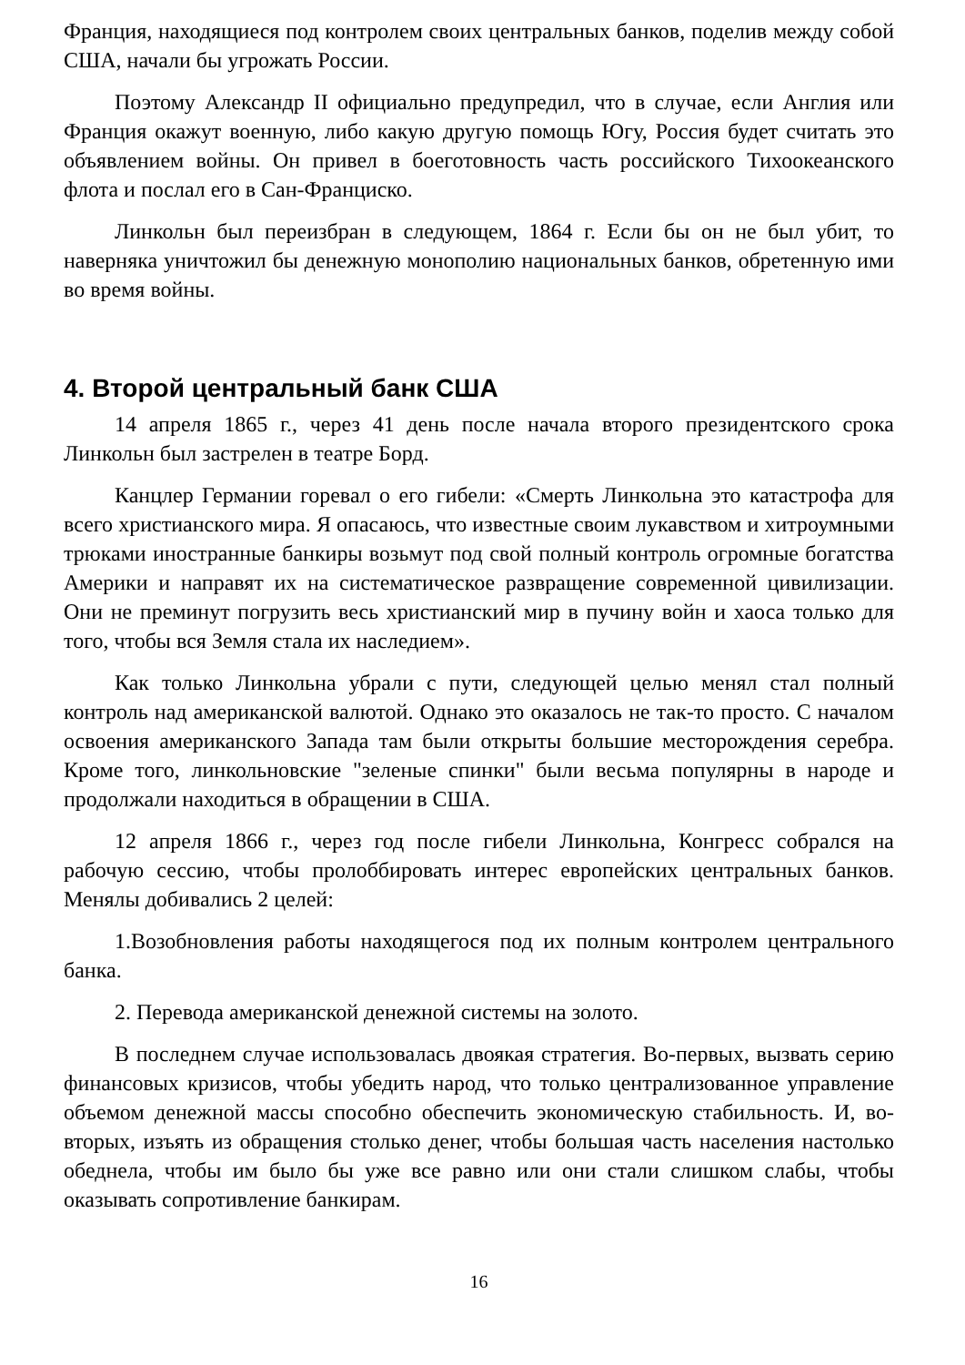Франция, находящиеся под контролем своих центральных банков, поделив между собой США, начали бы угрожать России.
Поэтому Александр II официально предупредил, что в случае, если Англия или Франция окажут военную, либо какую другую помощь Югу, Россия будет считать это объявлением войны. Он привел в боеготовность часть российского Тихоокеанского флота и послал его в Сан-Франциско.
Линкольн был переизбран в следующем, 1864 г. Если бы он не был убит, то наверняка уничтожил бы денежную монополию национальных банков, обретенную ими во время войны.
4. Второй центральный банк США
14 апреля 1865 г., через 41 день после начала второго президентского срока Линкольн был застрелен в театре Борд.
Канцлер Германии горевал о его гибели: «Смерть Линкольна это катастрофа для всего христианского мира. Я опасаюсь, что известные своим лукавством и хитроумными трюками иностранные банкиры возьмут под свой полный контроль огромные богатства Америки и направят их на систематическое развращение современной цивилизации. Они не преминут погрузить весь христианский мир в пучину войн и хаоса только для того, чтобы вся Земля стала их наследием».
Как только Линкольна убрали с пути, следующей целью менял стал полный контроль над американской валютой. Однако это оказалось не так-то просто. С началом освоения американского Запада там были открыты большие месторождения серебра. Кроме того, линкольновские "зеленые спинки" были весьма популярны в народе и продолжали находиться в обращении в США.
12 апреля 1866 г., через год после гибели Линкольна, Конгресс собрался на рабочую сессию, чтобы пролоббировать интерес европейских центральных банков. Менялы добивались 2 целей:
1.Возобновления работы находящегося под их полным контролем центрального банка.
2. Перевода американской денежной системы на золото.
В последнем случае использовалась двоякая стратегия. Во-первых, вызвать серию финансовых кризисов, чтобы убедить народ, что только централизованное управление объемом денежной массы способно обеспечить экономическую стабильность. И, во-вторых, изъять из обращения столько денег, чтобы большая часть населения настолько обеднела, чтобы им было бы уже все равно или они стали слишком слабы, чтобы оказывать сопротивление банкирам.
16